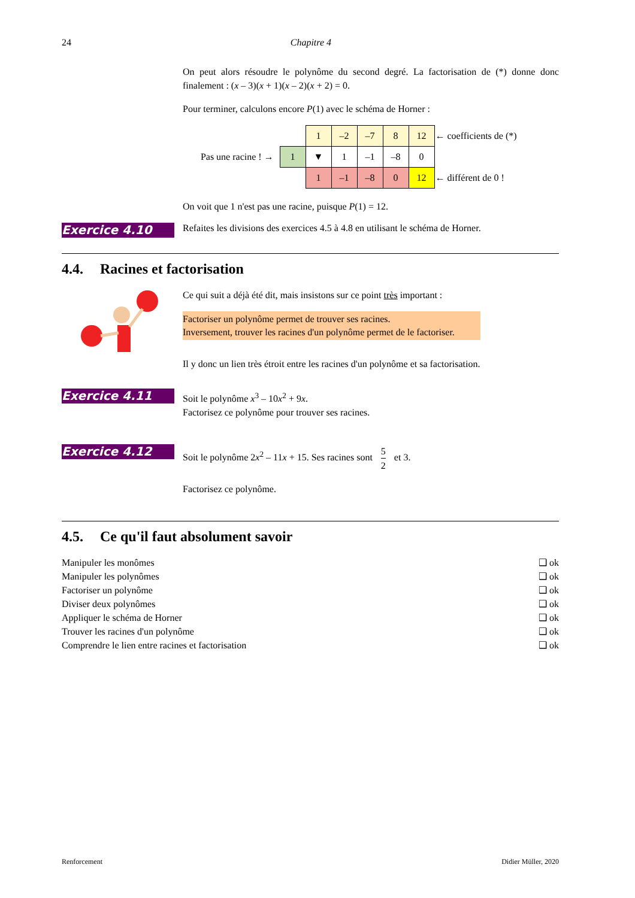24 Chapitre 4
On peut alors résoudre le polynôme du second degré. La factorisation de (*) donne donc finalement : (x – 3)(x + 1)(x – 2)(x + 2) = 0.
Pour terminer, calculons encore P(1) avec le schéma de Horner :
| | | 1 | –2 | –7 | 8 | 12 | ← coefficients de (*) |
| Pas une racine ! → | 1 | ▼ | 1 | –1 | –8 | 0 | |
| | | 1 | –1 | –8 | 0 | 12 | ← différent de 0 ! |
On voit que 1 n'est pas une racine, puisque P(1) = 12.
Exercice 4.10
Refaites les divisions des exercices 4.5 à 4.8 en utilisant le schéma de Horner.
4.4. Racines et factorisation
Ce qui suit a déjà été dit, mais insistons sur ce point très important :
Factoriser un polynôme permet de trouver ses racines.
Inversement, trouver les racines d'un polynôme permet de le factoriser.
Il y donc un lien très étroit entre les racines d'un polynôme et sa factorisation.
Exercice 4.11
Soit le polynôme x<sup>3</sup> – 10x<sup>2</sup> + 9x.
Factorisez ce polynôme pour trouver ses racines.
Exercice 4.12
Soit le polynôme 2x<sup>2</sup> – 11x + 15. Ses racines sont 5 2 et 3.
Factorisez ce polynôme.
4.5. Ce qu'il faut absolument savoir
Manipuler les monômes ❑ ok
Manipuler les polynômes ❑ ok
Factoriser un polynôme ❑ ok
Diviser deux polynômes ❑ ok
Appliquer le schéma de Horner ❑ ok
Trouver les racines d'un polynôme ❑ ok
Comprendre le lien entre racines et factorisation ❑ ok
Renforcement Didier Müller, 2020